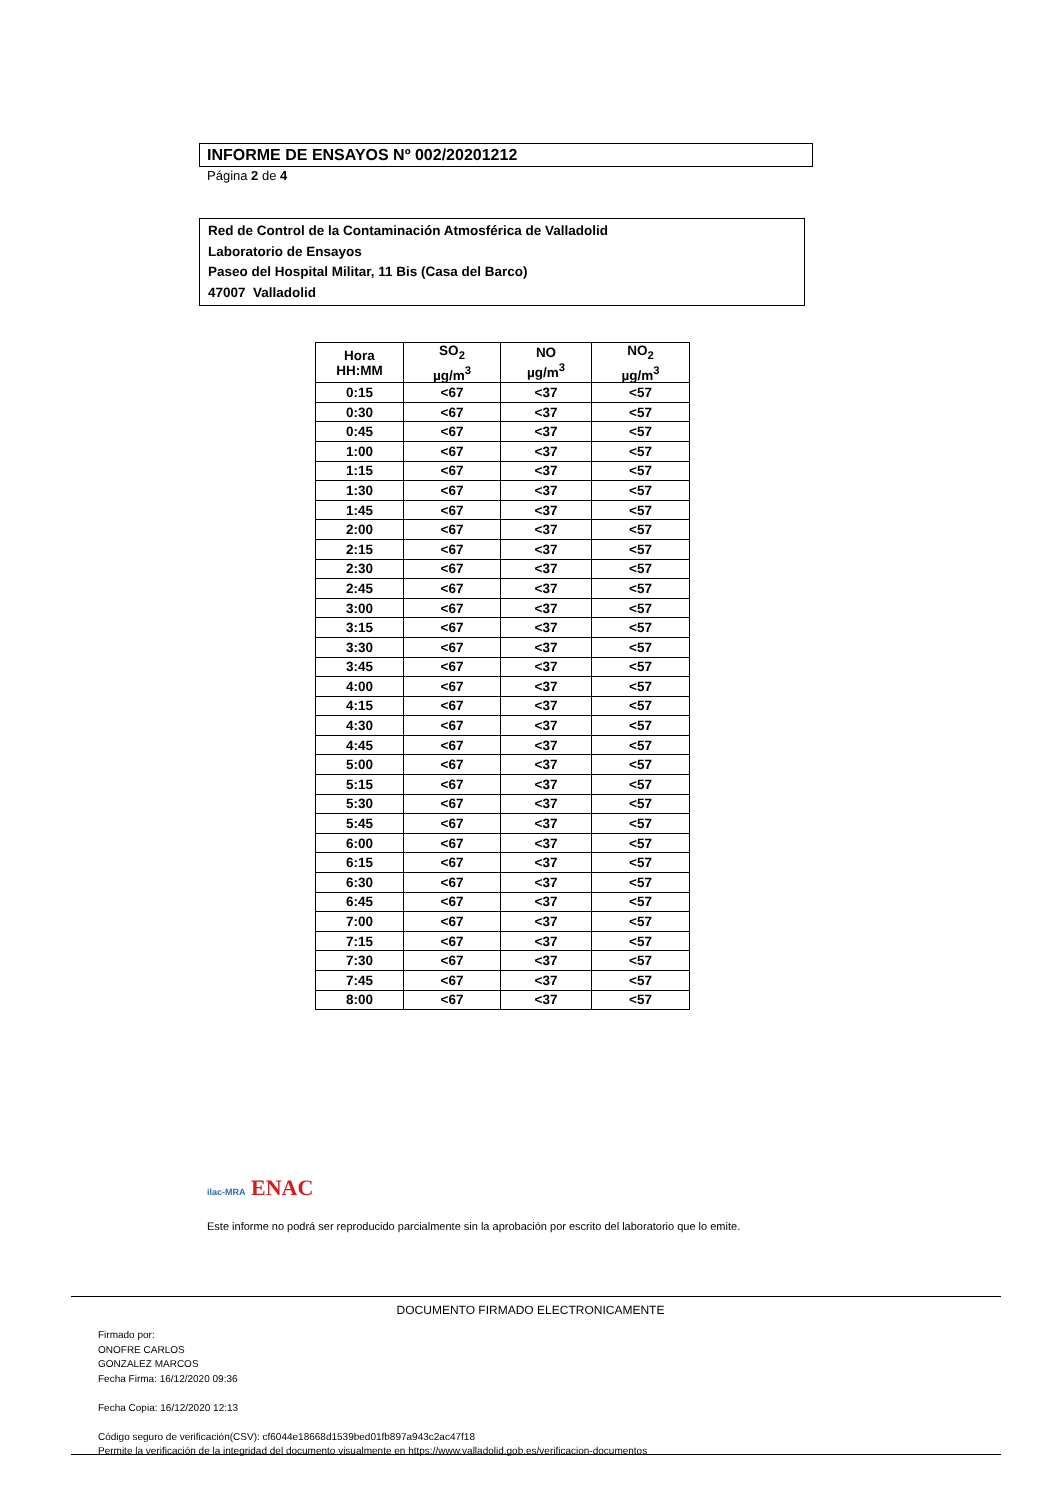INFORME DE ENSAYOS Nº 002/20201212
Página 2 de 4
Red de Control de la Contaminación Atmosférica de Valladolid
Laboratorio de Ensayos
Paseo del Hospital Militar, 11 Bis (Casa del Barco)
47007 Valladolid
| Hora HH:MM | SO<sub>2</sub> µg/m<sup>3</sup> | NO µg/m<sup>3</sup> | NO<sub>2</sub> µg/m<sup>3</sup> |
| --- | --- | --- | --- |
| 0:15 | <67 | <37 | <57 |
| 0:30 | <67 | <37 | <57 |
| 0:45 | <67 | <37 | <57 |
| 1:00 | <67 | <37 | <57 |
| 1:15 | <67 | <37 | <57 |
| 1:30 | <67 | <37 | <57 |
| 1:45 | <67 | <37 | <57 |
| 2:00 | <67 | <37 | <57 |
| 2:15 | <67 | <37 | <57 |
| 2:30 | <67 | <37 | <57 |
| 2:45 | <67 | <37 | <57 |
| 3:00 | <67 | <37 | <57 |
| 3:15 | <67 | <37 | <57 |
| 3:30 | <67 | <37 | <57 |
| 3:45 | <67 | <37 | <57 |
| 4:00 | <67 | <37 | <57 |
| 4:15 | <67 | <37 | <57 |
| 4:30 | <67 | <37 | <57 |
| 4:45 | <67 | <37 | <57 |
| 5:00 | <67 | <37 | <57 |
| 5:15 | <67 | <37 | <57 |
| 5:30 | <67 | <37 | <57 |
| 5:45 | <67 | <37 | <57 |
| 6:00 | <67 | <37 | <57 |
| 6:15 | <67 | <37 | <57 |
| 6:30 | <67 | <37 | <57 |
| 6:45 | <67 | <37 | <57 |
| 7:00 | <67 | <37 | <57 |
| 7:15 | <67 | <37 | <57 |
| 7:30 | <67 | <37 | <57 |
| 7:45 | <67 | <37 | <57 |
| 8:00 | <67 | <37 | <57 |
ilac-MRA ENAC
Este informe no podrá ser reproducido parcialmente sin la aprobación por escrito del laboratorio que lo emite.
DOCUMENTO FIRMADO ELECTRONICAMENTE
Firmado por:
ONOFRE CARLOS
GONZALEZ MARCOS
Fecha Firma: 16/12/2020 09:36
Fecha Copia: 16/12/2020 12:13
Código seguro de verificación(CSV): cf6044e18668d1539bed01fb897a943c2ac47f18
Permite la verificación de la integridad del documento visualmente en https://www.valladolid.gob.es/verificacion-documentos